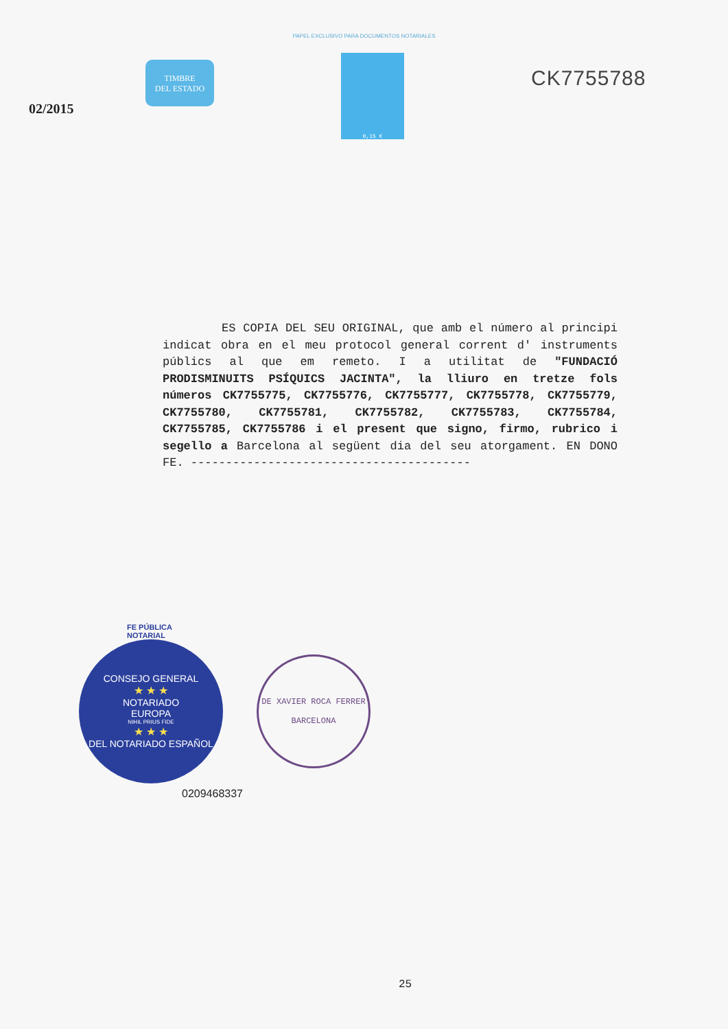PAPEL EXCLUSIVO PARA DOCUMENTOS NOTARIALES
02/2015
TIMBRE
DEL ESTADO
0,15 €
CK7755788
ES COPIA DEL SEU ORIGINAL, que amb el número al principi indicat obra en el meu protocol general corrent d' instruments públics al que em remeto. I a utilitat de "FUNDACIÓ PRODISMINUITS PSÍQUICS JACINTA", la lliuro en tretze fols números CK7755775, CK7755776, CK7755777, CK7755778, CK7755779, CK7755780, CK7755781, CK7755782, CK7755783, CK7755784, CK7755785, CK7755786 i el present que signo, firmo, rubrico i segello a Barcelona al següent dia del seu atorgament. EN DONO FE. ----------------------------------------
FE PÚBLICA
NOTARIAL
CONSEJO GENERAL
★ ★ ★
NOTARIADO
EUROPA
NIHIL PRIUS FIDE
★ ★ ★
DEL NOTARIADO ESPAÑOL
0209468337
DE XAVIER ROCA FERRER
BARCELONA
25